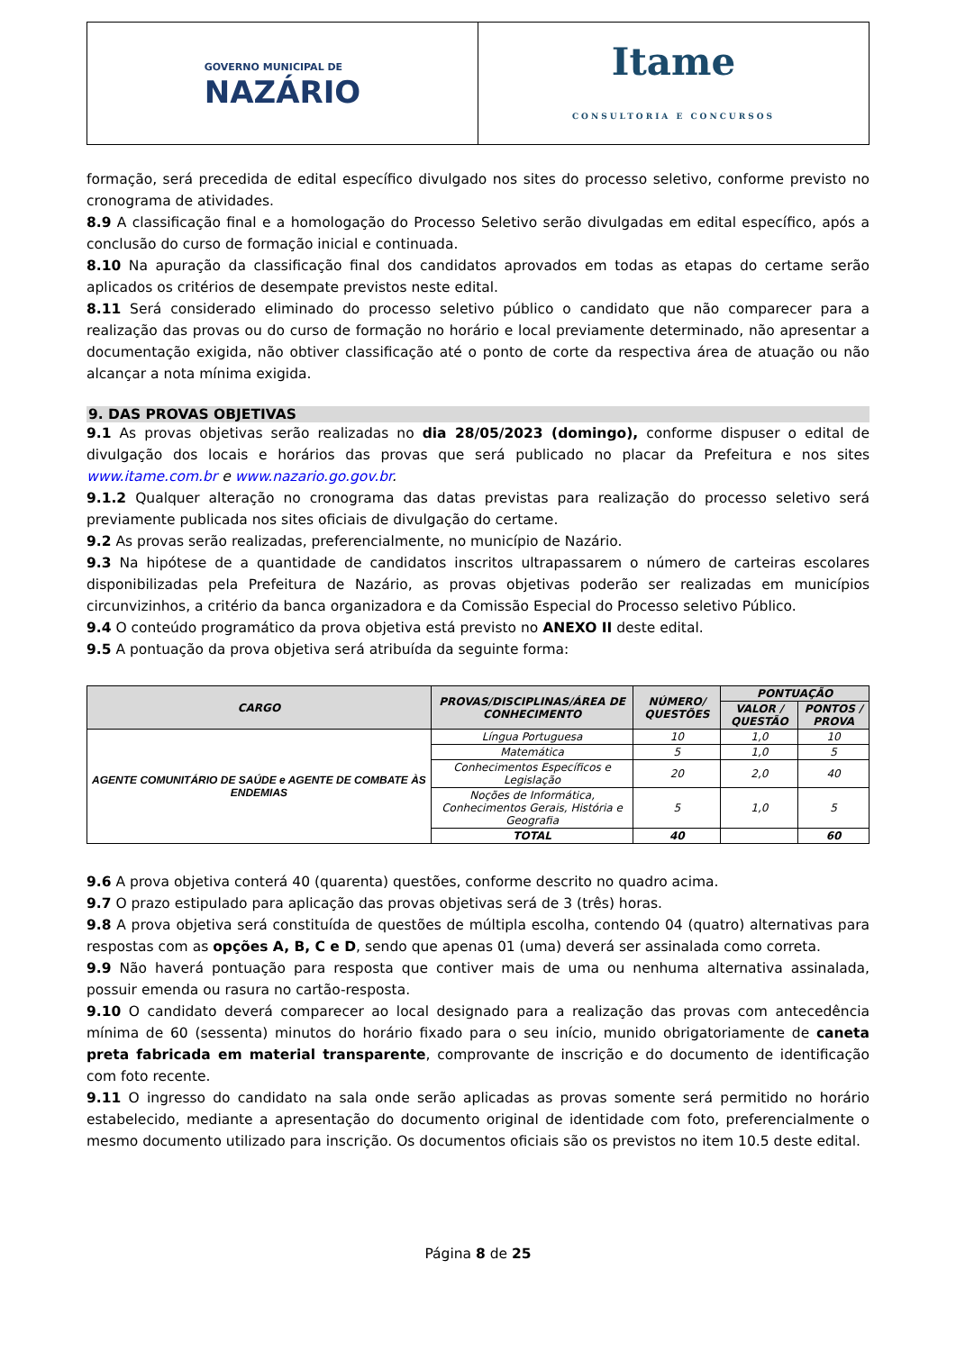GOVERNO MUNICIPAL DE
NAZÁRIO
Itame
CONSULTORIA E CONCURSOS
formação, será precedida de edital específico divulgado nos sites do processo seletivo, conforme previsto no cronograma de atividades.
8.9 A classificação final e a homologação do Processo Seletivo serão divulgadas em edital específico, após a conclusão do curso de formação inicial e continuada.
8.10 Na apuração da classificação final dos candidatos aprovados em todas as etapas do certame serão aplicados os critérios de desempate previstos neste edital.
8.11 Será considerado eliminado do processo seletivo público o candidato que não comparecer para a realização das provas ou do curso de formação no horário e local previamente determinado, não apresentar a documentação exigida, não obtiver classificação até o ponto de corte da respectiva área de atuação ou não alcançar a nota mínima exigida.
9. DAS PROVAS OBJETIVAS
9.1 As provas objetivas serão realizadas no dia 28/05/2023 (domingo), conforme dispuser o edital de divulgação dos locais e horários das provas que será publicado no placar da Prefeitura e nos sites www.itame.com.br e www.nazario.go.gov.br.
9.1.2 Qualquer alteração no cronograma das datas previstas para realização do processo seletivo será previamente publicada nos sites oficiais de divulgação do certame.
9.2 As provas serão realizadas, preferencialmente, no município de Nazário.
9.3 Na hipótese de a quantidade de candidatos inscritos ultrapassarem o número de carteiras escolares disponibilizadas pela Prefeitura de Nazário, as provas objetivas poderão ser realizadas em municípios circunvizinhos, a critério da banca organizadora e da Comissão Especial do Processo seletivo Público.
9.4 O conteúdo programático da prova objetiva está previsto no ANEXO II deste edital.
9.5 A pontuação da prova objetiva será atribuída da seguinte forma:
| CARGO | PROVAS/DISCIPLINAS/ÁREA DE CONHECIMENTO | NÚMERO/ QUESTÕES | PONTUAÇÃO | |
| --- | --- | --- | --- | --- |
| | | | VALOR / QUESTÃO | PONTOS / PROVA |
| AGENTE COMUNITÁRIO DE SAÚDE e AGENTE DE COMBATE ÀS ENDEMIAS | Língua Portuguesa | 10 | 1,0 | 10 |
| | Matemática | 5 | 1,0 | 5 |
| | Conhecimentos Específicos e Legislação | 20 | 2,0 | 40 |
| | Noções de Informática, Conhecimentos Gerais, História e Geografia | 5 | 1,0 | 5 |
| | TOTAL | 40 | | 60 |
9.6 A prova objetiva conterá 40 (quarenta) questões, conforme descrito no quadro acima.
9.7 O prazo estipulado para aplicação das provas objetivas será de 3 (três) horas.
9.8 A prova objetiva será constituída de questões de múltipla escolha, contendo 04 (quatro) alternativas para respostas com as opções A, B, C e D, sendo que apenas 01 (uma) deverá ser assinalada como correta.
9.9 Não haverá pontuação para resposta que contiver mais de uma ou nenhuma alternativa assinalada, possuir emenda ou rasura no cartão-resposta.
9.10 O candidato deverá comparecer ao local designado para a realização das provas com antecedência mínima de 60 (sessenta) minutos do horário fixado para o seu início, munido obrigatoriamente de caneta preta fabricada em material transparente, comprovante de inscrição e do documento de identificação com foto recente.
9.11 O ingresso do candidato na sala onde serão aplicadas as provas somente será permitido no horário estabelecido, mediante a apresentação do documento original de identidade com foto, preferencialmente o mesmo documento utilizado para inscrição. Os documentos oficiais são os previstos no item 10.5 deste edital.
Página 8 de 25